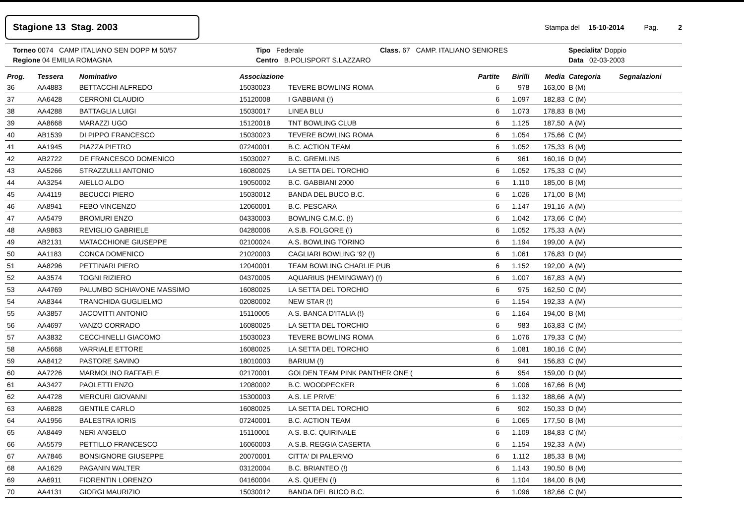Stagione 13 Stag. 2003
Stampa del 15-10-2014 Pag. 2
Torneo 0074 CAMP ITALIANO SEN DOPP M 50/57
Tipo Federale
Class. 67 CAMP. ITALIANO SENIORES
Specialita' Doppio
Regione 04 EMILIA ROMAGNA
Centro B.POLISPORT S.LAZZARO
Data 02-03-2003
| Prog. | Tessera | Nominativo | Associazione | | Partite | Birilli | Media | Categoria | Segnalazioni |
| --- | --- | --- | --- | --- | --- | --- | --- | --- | --- |
| 36 | AA4883 | BETTACCHI ALFREDO | 15030023 | TEVERE BOWLING ROMA | 6 | 978 | 163,00 | B (M) | |
| 37 | AA6428 | CERRONI CLAUDIO | 15120008 | I GABBIANI (!) | 6 | 1.097 | 182,83 | C (M) | |
| 38 | AA4288 | BATTAGLIA LUIGI | 15030017 | LINEA BLU | 6 | 1.073 | 178,83 | B (M) | |
| 39 | AA8668 | MARAZZI UGO | 15120018 | TNT BOWLING CLUB | 6 | 1.125 | 187,50 | A (M) | |
| 40 | AB1539 | DI PIPPO FRANCESCO | 15030023 | TEVERE BOWLING ROMA | 6 | 1.054 | 175,66 | C (M) | |
| 41 | AA1945 | PIAZZA PIETRO | 07240001 | B.C. ACTION TEAM | 6 | 1.052 | 175,33 | B (M) | |
| 42 | AB2722 | DE FRANCESCO DOMENICO | 15030027 | B.C. GREMLINS | 6 | 961 | 160,16 | D (M) | |
| 43 | AA5266 | STRAZZULLI ANTONIO | 16080025 | LA SETTA DEL TORCHIO | 6 | 1.052 | 175,33 | C (M) | |
| 44 | AA3254 | AIELLO ALDO | 19050002 | B.C. GABBIANI 2000 | 6 | 1.110 | 185,00 | B (M) | |
| 45 | AA4119 | BECUCCI PIERO | 15030012 | BANDA DEL BUCO B.C. | 6 | 1.026 | 171,00 | B (M) | |
| 46 | AA8941 | FEBO VINCENZO | 12060001 | B.C. PESCARA | 6 | 1.147 | 191,16 | A (M) | |
| 47 | AA5479 | BROMURI ENZO | 04330003 | BOWLING C.M.C. (!) | 6 | 1.042 | 173,66 | C (M) | |
| 48 | AA9863 | REVIGLIO GABRIELE | 04280006 | A.S.B. FOLGORE (!) | 6 | 1.052 | 175,33 | A (M) | |
| 49 | AB2131 | MATACCHIONE GIUSEPPE | 02100024 | A.S. BOWLING TORINO | 6 | 1.194 | 199,00 | A (M) | |
| 50 | AA1183 | CONCA DOMENICO | 21020003 | CAGLIARI BOWLING '92 (!) | 6 | 1.061 | 176,83 | D (M) | |
| 51 | AA8296 | PETTINARI PIERO | 12040001 | TEAM BOWLING CHARLIE PUB | 6 | 1.152 | 192,00 | A (M) | |
| 52 | AA3574 | TOGNI RIZIERO | 04370005 | AQUARIUS (HEMINGWAY) (!) | 6 | 1.007 | 167,83 | A (M) | |
| 53 | AA4769 | PALUMBO SCHIAVONE MASSIMO | 16080025 | LA SETTA DEL TORCHIO | 6 | 975 | 162,50 | C (M) | |
| 54 | AA8344 | TRANCHIDA GUGLIELMO | 02080002 | NEW STAR (!) | 6 | 1.154 | 192,33 | A (M) | |
| 55 | AA3857 | JACOVITTI ANTONIO | 15110005 | A.S. BANCA D'ITALIA (!) | 6 | 1.164 | 194,00 | B (M) | |
| 56 | AA4697 | VANZO CORRADO | 16080025 | LA SETTA DEL TORCHIO | 6 | 983 | 163,83 | C (M) | |
| 57 | AA3832 | CECCHINELLI GIACOMO | 15030023 | TEVERE BOWLING ROMA | 6 | 1.076 | 179,33 | C (M) | |
| 58 | AA5668 | VARRIALE ETTORE | 16080025 | LA SETTA DEL TORCHIO | 6 | 1.081 | 180,16 | C (M) | |
| 59 | AA8412 | PASTORE SAVINO | 18010003 | BARIUM (!) | 6 | 941 | 156,83 | C (M) | |
| 60 | AA7226 | MARMOLINO RAFFAELE | 02170001 | GOLDEN TEAM PINK PANTHER ONE ( | 6 | 954 | 159,00 | D (M) | |
| 61 | AA3427 | PAOLETTI ENZO | 12080002 | B.C. WOODPECKER | 6 | 1.006 | 167,66 | B (M) | |
| 62 | AA4728 | MERCURI GIOVANNI | 15300003 | A.S. LE PRIVE' | 6 | 1.132 | 188,66 | A (M) | |
| 63 | AA6828 | GENTILE CARLO | 16080025 | LA SETTA DEL TORCHIO | 6 | 902 | 150,33 | D (M) | |
| 64 | AA1956 | BALESTRA IORIS | 07240001 | B.C. ACTION TEAM | 6 | 1.065 | 177,50 | B (M) | |
| 65 | AA8449 | NERI ANGELO | 15110001 | A.S. B.C. QUIRINALE | 6 | 1.109 | 184,83 | C (M) | |
| 66 | AA5579 | PETTILLO FRANCESCO | 16060003 | A.S.B. REGGIA CASERTA | 6 | 1.154 | 192,33 | A (M) | |
| 67 | AA7846 | BONSIGNORE GIUSEPPE | 20070001 | CITTA' DI PALERMO | 6 | 1.112 | 185,33 | B (M) | |
| 68 | AA1629 | PAGANIN WALTER | 03120004 | B.C. BRIANTEO (!) | 6 | 1.143 | 190,50 | B (M) | |
| 69 | AA6911 | FIORENTIN LORENZO | 04160004 | A.S. QUEEN (!) | 6 | 1.104 | 184,00 | B (M) | |
| 70 | AA4131 | GIORGI MAURIZIO | 15030012 | BANDA DEL BUCO B.C. | 6 | 1.096 | 182,66 | C (M) | |